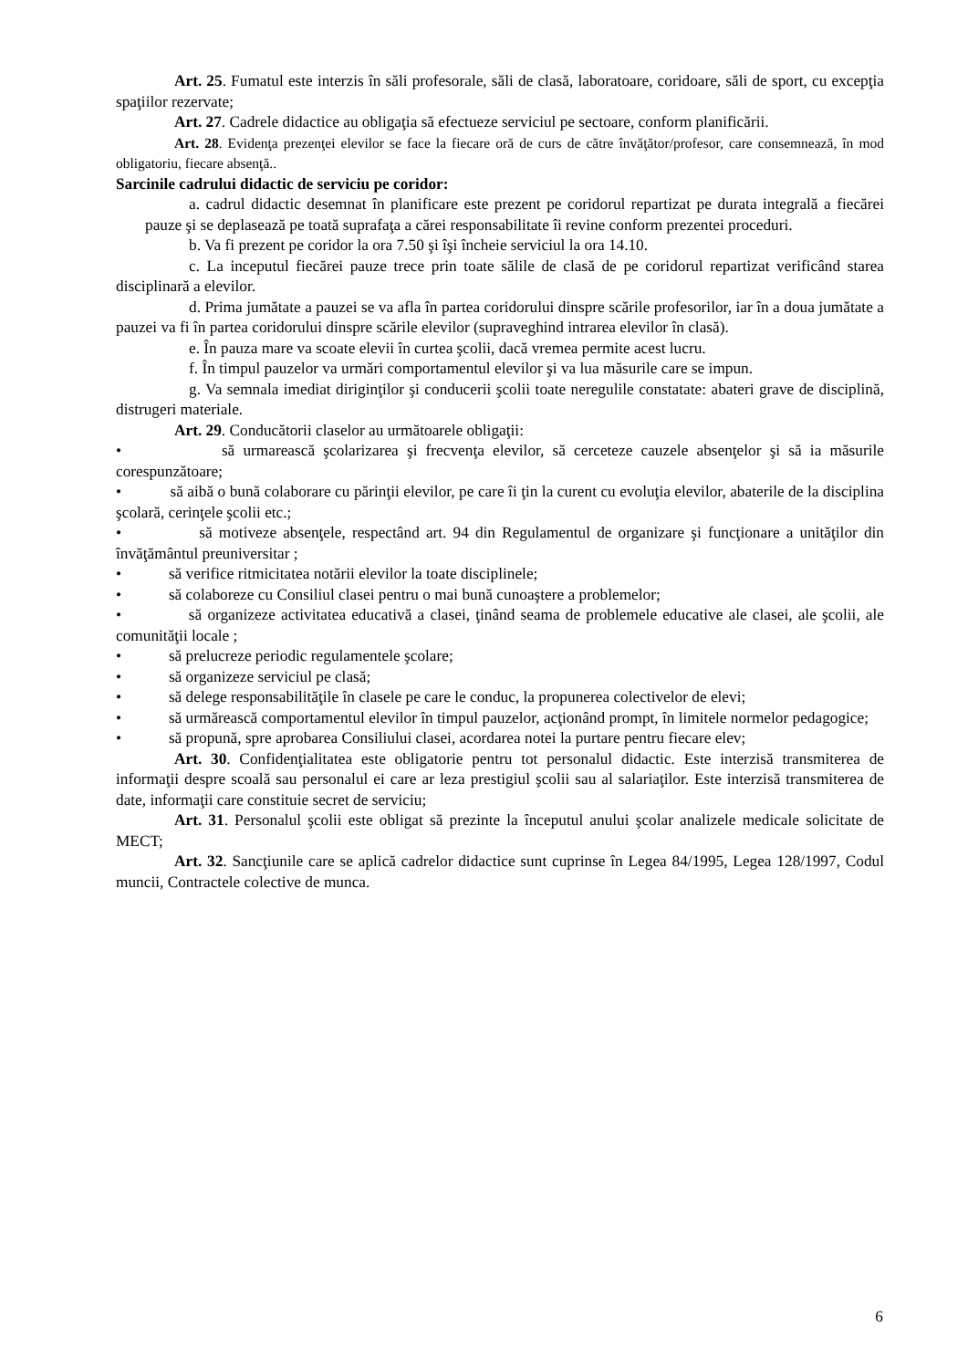Art. 25. Fumatul este interzis în săli profesorale, săli de clasă, laboratoare, coridoare, săli de sport, cu excepţia spaţiilor rezervate;
Art. 27. Cadrele didactice au obligaţia să efectueze serviciul pe sectoare, conform planificării.
Art. 28. Evidenţa prezenţei elevilor se face la fiecare oră de curs de către învăţător/profesor, care consemnează, în mod obligatoriu, fiecare absenţă..
Sarcinile cadrului didactic de serviciu pe coridor:
a. cadrul didactic desemnat în planificare este prezent pe coridorul repartizat pe durata integrală a fiecărei pauze şi se deplasează pe toată suprafaţa a cărei responsabilitate îi revine conform prezentei proceduri.
b. Va fi prezent pe coridor la ora 7.50 şi îşi încheie serviciul la ora 14.10.
c. La inceputul fiecărei pauze trece prin toate sălile de clasă de pe coridorul repartizat verificând starea disciplinară a elevilor.
d. Prima jumătate a pauzei se va afla în partea coridorului dinspre scările profesorilor, iar în a doua jumătate a pauzei va fi în partea coridorului dinspre scările elevilor (supraveghind intrarea elevilor în clasă).
e. În pauza mare va scoate elevii în curtea şcolii, dacă vremea permite acest lucru.
f. În timpul pauzelor va urmări comportamentul elevilor şi va lua măsurile care se impun.
g. Va semnala imediat diriginţilor şi conducerii şcolii toate neregulile constatate: abateri grave de disciplină, distrugeri materiale.
Art. 29. Conducătorii claselor au următoarele obligaţii:
• să urmarească şcolarizarea şi frecvenţa elevilor, să cerceteze cauzele absenţelor şi să ia măsurile corespunzătoare;
• să aibă o bună colaborare cu părinţii elevilor, pe care îi ţin la curent cu evoluţia elevilor, abaterile de la disciplina şcolară, cerinţele şcolii etc.;
• să motiveze absenţele, respectând art. 94 din Regulamentul de organizare şi funcţionare a unităţilor din învăţământul preuniversitar ;
• să verifice ritmicitatea notării elevilor la toate disciplinele;
• să colaboreze cu Consiliul clasei pentru o mai bună cunoaştere a problemelor;
• să organizeze activitatea educativă a clasei, ţinând seama de problemele educative ale clasei, ale şcolii, ale comunităţii locale ;
• să prelucreze periodic regulamentele şcolare;
• să organizeze serviciul pe clasă;
• să delege responsabilităţile în clasele pe care le conduc, la propunerea colectivelor de elevi;
• să urmărească comportamentul elevilor în timpul pauzelor, acţionând prompt, în limitele normelor pedagogice;
• să propună, spre aprobarea Consiliului clasei, acordarea notei la purtare pentru fiecare elev;
Art. 30. Confidenţialitatea este obligatorie pentru tot personalul didactic. Este interzisă transmiterea de informaţii despre scoală sau personalul ei care ar leza prestigiul şcolii sau al salariaţilor. Este interzisă transmiterea de date, informaţii care constituie secret de serviciu;
Art. 31. Personalul şcolii este obligat să prezinte la începutul anului şcolar analizele medicale solicitate de MECT;
Art. 32. Sancţiunile care se aplică cadrelor didactice sunt cuprinse în Legea 84/1995, Legea 128/1997, Codul muncii, Contractele colective de munca.
6